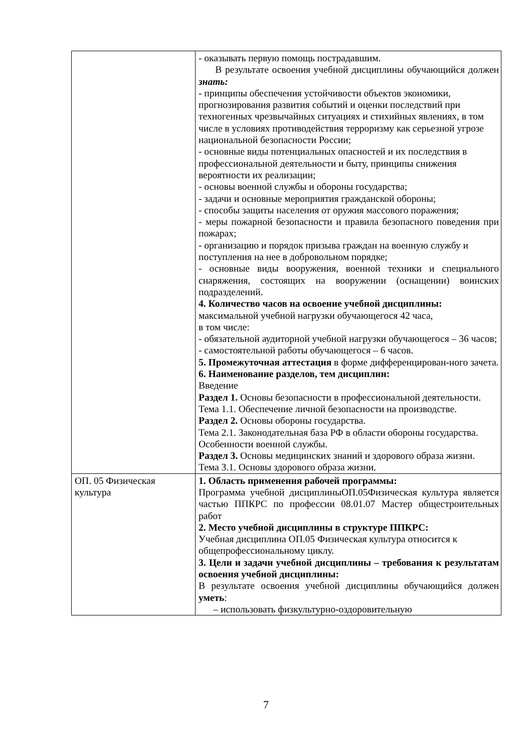| | - оказывать первую помощь пострадавшим. В результате освоения учебной дисциплины обучающийся должен знать: - принципы обеспечения устойчивости объектов экономики, прогнозирования развития событий и оценки последствий при техногенных чрезвычайных ситуациях и стихийных явлениях, в том числе в условиях противодействия терроризму как серьезной угрозе национальной безопасности России; - основные виды потенциальных опасностей и их последствия в профессиональной деятельности и быту, принципы снижения вероятности их реализации; - основы военной службы и обороны государства; - задачи и основные мероприятия гражданской обороны; - способы защиты населения от оружия массового поражения; - меры пожарной безопасности и правила безопасного поведения при пожарах; - организацию и порядок призыва граждан на военную службу и поступления на нее в добровольном порядке; - основные виды вооружения, военной техники и специального снаряжения, состоящих на вооружении (оснащении) воинских подразделений. 4. Количество часов на освоение учебной дисциплины: максимальной учебной нагрузки обучающегося 42 часа, в том числе: - обязательной аудиторной учебной нагрузки обучающегося – 36 часов; - самостоятельной работы обучающегося – 6 часов. 5. Промежуточная аттестация в форме дифференцирован-ного зачета. 6. Наименование разделов, тем дисциплин: Введение Раздел 1. Основы безопасности в профессиональной деятельности. Тема 1.1. Обеспечение личной безопасности на производстве. Раздел 2. Основы обороны государства. Тема 2.1. Законодательная база РФ в области обороны государства. Особенности военной службы. Раздел 3. Основы медицинских знаний и здорового образа жизни. Тема 3.1. Основы здорового образа жизни. |
| ОП. 05 Физическая культура | 1. Область применения рабочей программы: Программа учебной дисциплиныОП.05Физическая культура является частью ППКРС по профессии 08.01.07 Мастер общестроительных работ 2. Место учебной дисциплины в структуре ППКРС: Учебная дисциплина ОП.05 Физическая культура относится к общепрофессиональному циклу. 3. Цели и задачи учебной дисциплины – требования к результатам освоения учебной дисциплины: В результате освоения учебной дисциплины обучающийся должен уметь : – использовать физкультурно-оздоровительную |
7